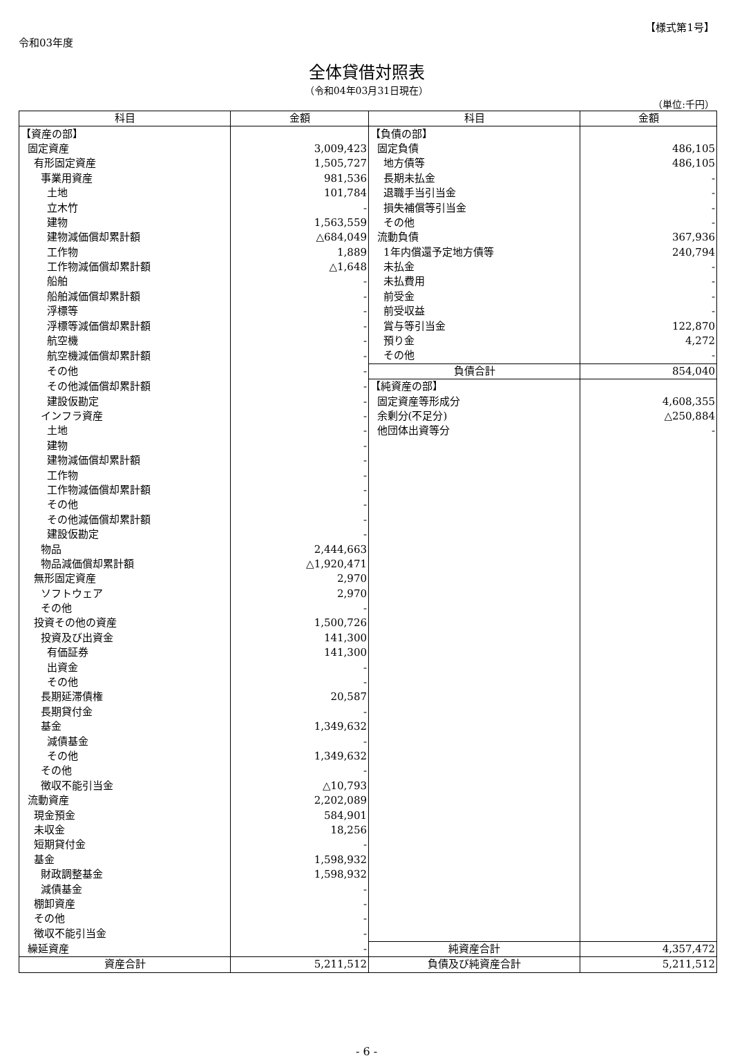令和03年度
【様式第1号】
全体貸借対照表
（令和04年03月31日現在）
（単位:千円）
| 科目 | 金額 | 科目 | 金額 |
| --- | --- | --- | --- |
| 【資産の部】 | | 【負債の部】 | |
| 固定資産 | 3,009,423 | 固定負債 | 486,105 |
| 有形固定資産 | 1,505,727 | 地方債等 | 486,105 |
| 事業用資産 | 981,536 | 長期未払金 | - |
| 土地 | 101,784 | 退職手当引当金 | - |
| 立木竹 | - | 損失補償等引当金 | - |
| 建物 | 1,563,559 | その他 | - |
| 建物減価償却累計額 | △684,049 | 流動負債 | 367,936 |
| 工作物 | 1,889 | 1年内償還予定地方債等 | 240,794 |
| 工作物減価償却累計額 | △1,648 | 未払金 | - |
| 船舶 | - | 未払費用 | - |
| 船舶減価償却累計額 | - | 前受金 | - |
| 浮標等 | - | 前受収益 | - |
| 浮標等減価償却累計額 | - | 賞与等引当金 | 122,870 |
| 航空機 | - | 預り金 | 4,272 |
| 航空機減価償却累計額 | - | その他 | - |
| その他 | - | 負債合計 | 854,040 |
| その他減価償却累計額 | - | 【純資産の部】 | |
| 建設仮勘定 | - | 固定資産等形成分 | 4,608,355 |
| インフラ資産 | - | 余剰分(不足分) | △250,884 |
| 土地 | - | 他団体出資等分 | - |
| 建物 | - | | |
| 建物減価償却累計額 | - | | |
| 工作物 | - | | |
| 工作物減価償却累計額 | - | | |
| その他 | - | | |
| その他減価償却累計額 | - | | |
| 建設仮勘定 | - | | |
| 物品 | 2,444,663 | | |
| 物品減価償却累計額 | △1,920,471 | | |
| 無形固定資産 | 2,970 | | |
| ソフトウェア | 2,970 | | |
| その他 | - | | |
| 投資その他の資産 | 1,500,726 | | |
| 投資及び出資金 | 141,300 | | |
| 有価証券 | 141,300 | | |
| 出資金 | - | | |
| その他 | - | | |
| 長期延滞債権 | 20,587 | | |
| 長期貸付金 | - | | |
| 基金 | 1,349,632 | | |
| 減債基金 | - | | |
| その他 | 1,349,632 | | |
| その他 | - | | |
| 徴収不能引当金 | △10,793 | | |
| 流動資産 | 2,202,089 | | |
| 現金預金 | 584,901 | | |
| 未収金 | 18,256 | | |
| 短期貸付金 | - | | |
| 基金 | 1,598,932 | | |
| 財政調整基金 | 1,598,932 | | |
| 減債基金 | - | | |
| 棚卸資産 | - | | |
| その他 | - | | |
| 徴収不能引当金 | - | | |
| 繰延資産 | - | 純資産合計 | 4,357,472 |
| 資産合計 | 5,211,512 | 負債及び純資産合計 | 5,211,512 |
- 6 -